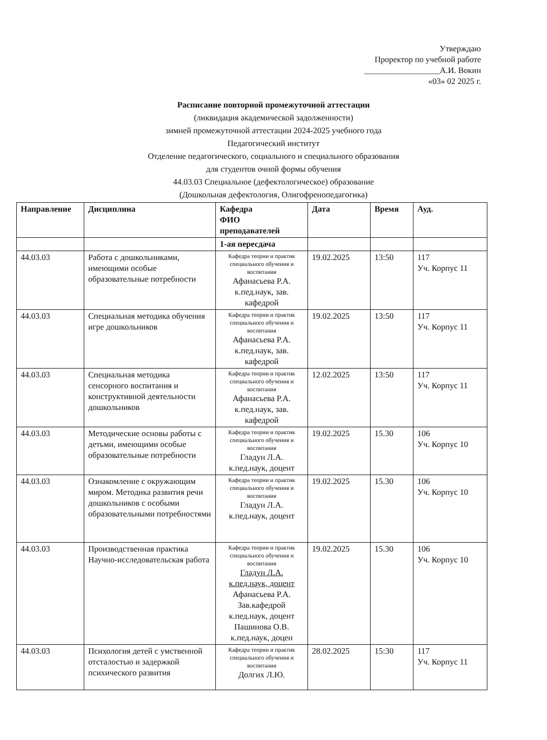Утверждаю
Проректор по учебной работе
__________________А.И. Вокин
«03» 02 2025 г.
Расписание повторной промежуточной аттестации
(ликвидация академической задолженности)
зимней промежуточной аттестации 2024-2025 учебного года
Педагогический институт
Отделение педагогического, социального и специального образования
для студентов очной формы обучения
44.03.03 Специальное (дефектологическое) образование
(Дошкольная дефектология, Олигофренопедагогика)
| Направление | Дисциплина | Кафедра ФИО преподавателей | Дата | Время | Ауд. |
| --- | --- | --- | --- | --- | --- |
| | | 1-ая пересдача | | | |
| 44.03.03 | Работа с дошкольниками, имеющими особые образовательные потребности | Кафедра теории и практик специального обучения и воспитания Афанасьева Р.А. к.пед.наук, зав. кафедрой | 19.02.2025 | 13:50 | 117 Уч. Корпус 11 |
| 44.03.03 | Специальная методика обучения игре дошкольников | Кафедра теории и практик специального обучения и воспитания Афанасьева Р.А. к.пед.наук, зав. кафедрой | 19.02.2025 | 13:50 | 117 Уч. Корпус 11 |
| 44.03.03 | Специальная методика сенсорного воспитания и конструктивной деятельности дошкольников | Кафедра теории и практик специального обучения и воспитания Афанасьева Р.А. к.пед.наук, зав. кафедрой | 12.02.2025 | 13:50 | 117 Уч. Корпус 11 |
| 44.03.03 | Методические основы работы с детьми, имеющими особые образовательные потребности | Кафедра теории и практик специального обучения и воспитания Гладун Л.А. к.пед.наук, доцент | 19.02.2025 | 15.30 | 106 Уч. Корпус 10 |
| 44.03.03 | Ознакомление с окружающим миром. Методика развития речи дошкольников с особыми образовательными потребностями | Кафедра теории и практик специального обучения и воспитания Гладун Л.А. к.пед.наук, доцент | 19.02.2025 | 15.30 | 106 Уч. Корпус 10 |
| 44.03.03 | Производственная практика Научно-исследовательская работа | Кафедра теории и практик специального обучения и воспитания Гладун Л.А. к.пед.наук, доцент Афанасьева Р.А. Зав.кафедрой к.пед.наук, доцент Пашинова О.В. к.пед.наук, доцен | 19.02.2025 | 15.30 | 106 Уч. Корпус 10 |
| 44.03.03 | Психология детей с умственной отсталостью и задержкой психического развития | Кафедра теории и практик специального обучения и воспитания Долгих Л.Ю. | 28.02.2025 | 15:30 | 117 Уч. Корпус 11 |